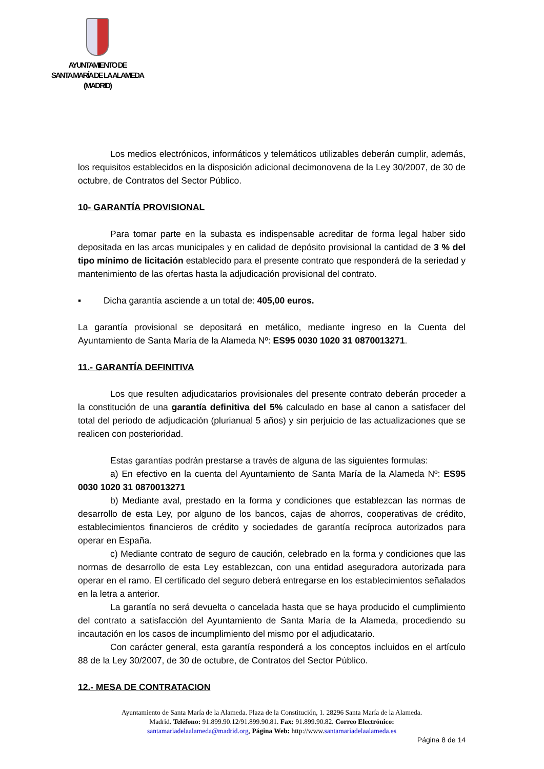AYUNTAMIENTO DE
SANTA MARÍA DE LA ALAMEDA
(MADRID)
Los medios electrónicos, informáticos y telemáticos utilizables deberán cumplir, además, los requisitos establecidos en la disposición adicional decimonovena de la Ley 30/2007, de 30 de octubre, de Contratos del Sector Público.
10- GARANTÍA PROVISIONAL
Para tomar parte en la subasta es indispensable acreditar de forma legal haber sido depositada en las arcas municipales y en calidad de depósito provisional la cantidad de 3 % del tipo mínimo de licitación establecido para el presente contrato que responderá de la seriedad y mantenimiento de las ofertas hasta la adjudicación provisional del contrato.
▪ Dicha garantía asciende a un total de: 405,00 euros.
La garantía provisional se depositará en metálico, mediante ingreso en la Cuenta del Ayuntamiento de Santa María de la Alameda Nº: ES95 0030 1020 31 0870013271.
11.- GARANTÍA DEFINITIVA
Los que resulten adjudicatarios provisionales del presente contrato deberán proceder a la constitución de una garantía definitiva del 5% calculado en base al canon a satisfacer del total del periodo de adjudicación (plurianual 5 años) y sin perjuicio de las actualizaciones que se realicen con posterioridad.
Estas garantías podrán prestarse a través de alguna de las siguientes formulas:
a) En efectivo en la cuenta del Ayuntamiento de Santa María de la Alameda Nº: ES95 0030 1020 31 0870013271
b) Mediante aval, prestado en la forma y condiciones que establezcan las normas de desarrollo de esta Ley, por alguno de los bancos, cajas de ahorros, cooperativas de crédito, establecimientos financieros de crédito y sociedades de garantía recíproca autorizados para operar en España.
c) Mediante contrato de seguro de caución, celebrado en la forma y condiciones que las normas de desarrollo de esta Ley establezcan, con una entidad aseguradora autorizada para operar en el ramo. El certificado del seguro deberá entregarse en los establecimientos señalados en la letra a anterior.
La garantía no será devuelta o cancelada hasta que se haya producido el cumplimiento del contrato a satisfacción del Ayuntamiento de Santa María de la Alameda, procediendo su incautación en los casos de incumplimiento del mismo por el adjudicatario.
Con carácter general, esta garantía responderá a los conceptos incluidos en el artículo 88 de la Ley 30/2007, de 30 de octubre, de Contratos del Sector Público.
12.- MESA DE CONTRATACION
Ayuntamiento de Santa María de la Alameda. Plaza de la Constitución, 1. 28296 Santa María de la Alameda.
Madrid. Teléfono: 91.899.90.12/91.899.90.81. Fax: 91.899.90.82. Correo Electrónico:
santamariadelaalameda@madrid.org, Página Web: http://www.santamariadelaalameda.es
Página 8 de 14